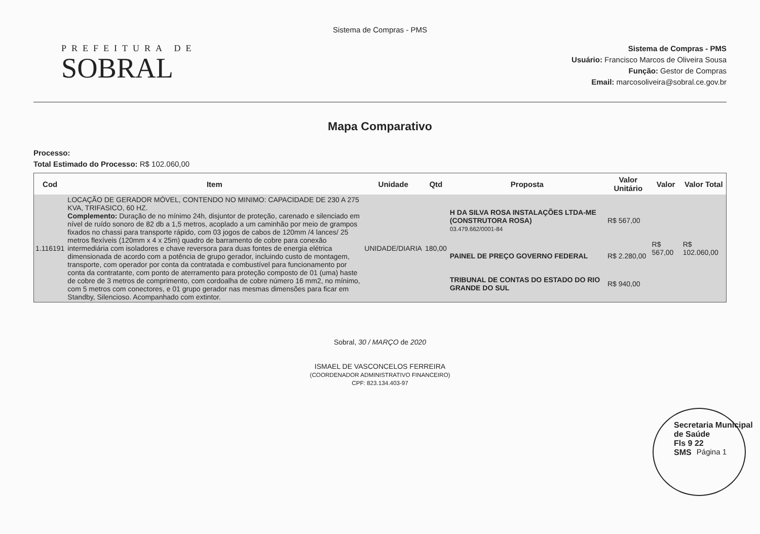Sistema de Compras - PMS
PREFEITURA DE
SOBRAL
Sistema de Compras - PMS
Usuário: Francisco Marcos de Oliveira Sousa
Função: Gestor de Compras
Email: marcosoliveira@sobral.ce.gov.br
Mapa Comparativo
Processo:
Total Estimado do Processo: R$ 102.060,00
| Cod | Item | Unidade | Qtd | Proposta | Valor Unitário | Valor | Valor Total |
| --- | --- | --- | --- | --- | --- | --- | --- |
| 1.116191 | LOCAÇÃO DE GERADOR MÓVEL, CONTENDO NO MINIMO: CAPACIDADE DE 230 A 275 KVA, TRIFASICO, 60 HZ. Complemento: Duração de no mínimo 24h, disjuntor de proteção, carenado e silenciado em nível de ruído sonoro de 82 db a 1,5 metros, acoplado a um caminhão por meio de grampos fixados no chassi para transporte rápido, com 03 jogos de cabos de 120mm /4 lances/ 25 metros flexíveis (120mm x 4 x 25m) quadro de barramento de cobre para conexão intermediária com isoladores e chave reversora para duas fontes de energia elétrica dimensionada de acordo com a potência de grupo gerador, incluindo custo de montagem, transporte, com operador por conta da contratada e combustível para funcionamento por conta da contratante, com ponto de aterramento para proteção composto de 01 (uma) haste de cobre de 3 metros de comprimento, com cordoalha de cobre número 16 mm2, no mínimo, com 5 metros com conectores, e 01 grupo gerador nas mesmas dimensões para ficar em Standby, Silencioso. Acompanhado com extintor. | UNIDADE/DIARIA | 180,00 | H DA SILVA ROSA INSTALAÇÕES LTDA-ME (CONSTRUTORA ROSA) 03.479.662/0001-84 | R$ 567,00 | R$ 567,00 | R$ 102.060,00 |
| | | | | PAINEL DE PREÇO GOVERNO FEDERAL | R$ 2.280,00 | | |
| | | | | TRIBUNAL DE CONTAS DO ESTADO DO RIO GRANDE DO SUL | R$ 940,00 | | |
Sobral, 30 / MARÇO de 2020
ISMAEL DE VASCONCELOS FERREIRA
(COORDENADOR ADMINISTRATIVO FINANCEIRO)
CPF: 823.134.403-97
Secretaria Municipal de Saúde
Fls 9 22
SMS
Página 1